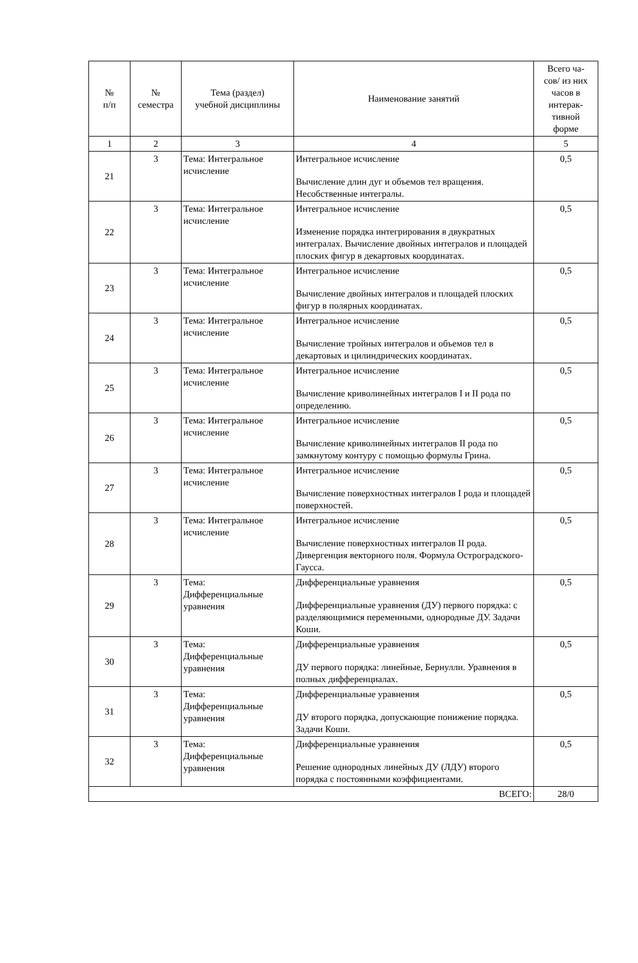| № п/п | № семестра | Тема (раздел) учебной дисциплины | Наименование занятий | Всего ча- сов/ из них часов в интерак- тивной форме |
| --- | --- | --- | --- | --- |
| 1 | 2 | 3 | 4 | 5 |
| 21 | 3 | Тема: Интегральное исчисление | Интегральное исчисление Вычисление длин дуг и объемов тел вращения. Несобственные интегралы. | 0,5 |
| 22 | 3 | Тема: Интегральное исчисление | Интегральное исчисление Изменение порядка интегрирования в двукратных интегралах. Вычисление двойных интегралов и площадей плоских фигур в декартовых координатах. | 0,5 |
| 23 | 3 | Тема: Интегральное исчисление | Интегральное исчисление Вычисление двойных интегралов и площадей плоских фигур в полярных координатах. | 0,5 |
| 24 | 3 | Тема: Интегральное исчисление | Интегральное исчисление Вычисление тройных интегралов и объемов тел в декартовых и цилиндрических координатах. | 0,5 |
| 25 | 3 | Тема: Интегральное исчисление | Интегральное исчисление Вычисление криволинейных интегралов I и II рода по определению. | 0,5 |
| 26 | 3 | Тема: Интегральное исчисление | Интегральное исчисление Вычисление криволинейных интегралов II рода по замкнутому контуру с помощью формулы Грина. | 0,5 |
| 27 | 3 | Тема: Интегральное исчисление | Интегральное исчисление Вычисление поверхностных интегралов I рода и площадей поверхностей. | 0,5 |
| 28 | 3 | Тема: Интегральное исчисление | Интегральное исчисление Вычисление поверхностных интегралов II рода. Дивергенция векторного поля. Формула Остроградского-Гаусса. | 0,5 |
| 29 | 3 | Тема: Дифференциальные уравнения | Дифференциальные уравнения Дифференциальные уравнения (ДУ) первого порядка: с разделяющимися переменными, однородные ДУ. Задачи Коши. | 0,5 |
| 30 | 3 | Тема: Дифференциальные уравнения | Дифференциальные уравнения ДУ первого порядка: линейные, Бернулли. Уравнения в полных дифференциалах. | 0,5 |
| 31 | 3 | Тема: Дифференциальные уравнения | Дифференциальные уравнения ДУ второго порядка, допускающие понижение порядка. Задачи Коши. | 0,5 |
| 32 | 3 | Тема: Дифференциальные уравнения | Дифференциальные уравнения Решение однородных линейных ДУ (ЛДУ) второго порядка с постоянными коэффициентами. | 0,5 |
| ВСЕГО: | | | | 28/0 |